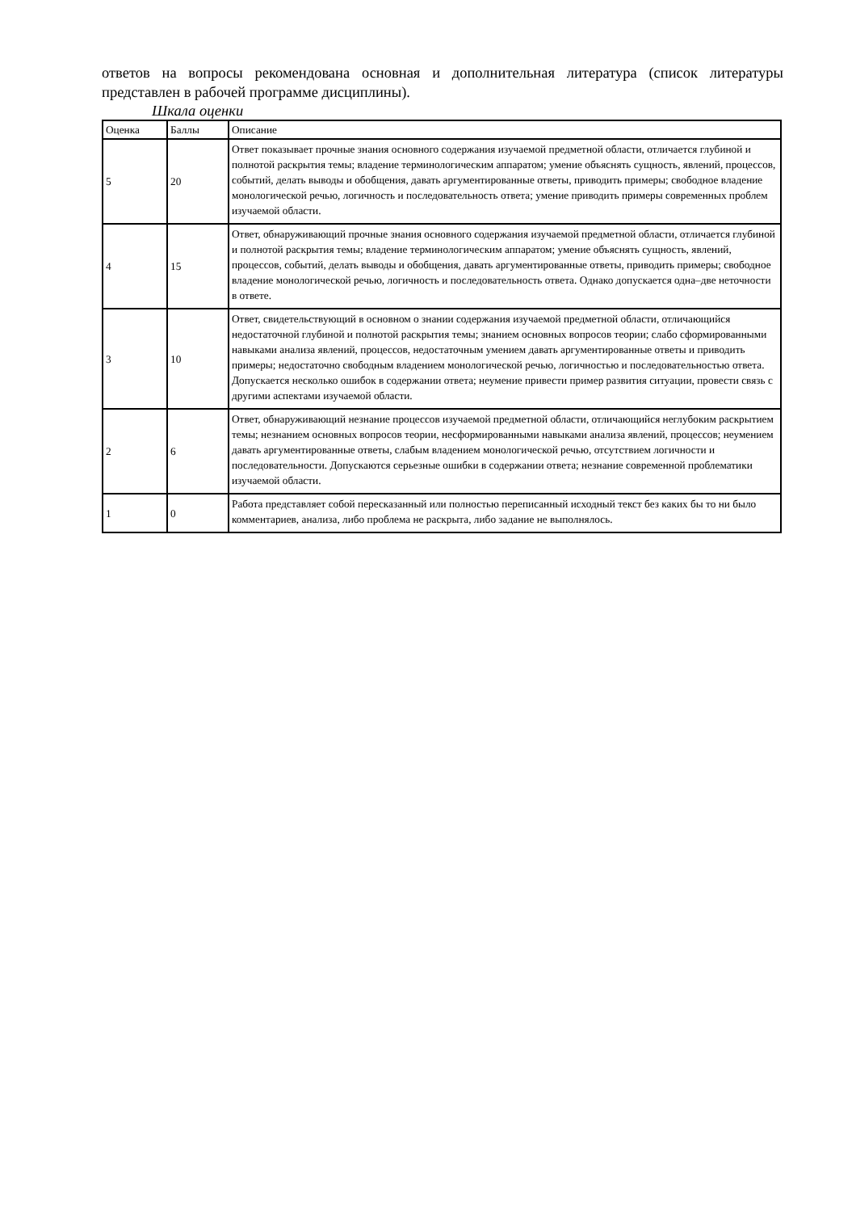ответов на вопросы рекомендована основная и дополнительная литература (список литературы представлен в рабочей программе дисциплины).
Шкала оценки
| Оценка | Баллы | Описание |
| --- | --- | --- |
| 5 | 20 | Ответ показывает прочные знания основного содержания изучаемой предметной области, отличается глубиной и полнотой раскрытия темы; владение терминологическим аппаратом; умение объяснять сущность, явлений, процессов, событий, делать выводы и обобщения, давать аргументированные ответы, приводить примеры; свободное владение монологической речью, логичность и последовательность ответа; умение приводить примеры современных проблем изучаемой области. |
| 4 | 15 | Ответ, обнаруживающий прочные знания основного содержания изучаемой предметной области, отличается глубиной и полнотой раскрытия темы; владение терминологическим аппаратом; умение объяснять сущность, явлений, процессов, событий, делать выводы и обобщения, давать аргументированные ответы, приводить примеры; свободное владение монологической речью, логичность и последовательность ответа. Однако допускается одна–две неточности в ответе. |
| 3 | 10 | Ответ, свидетельствующий в основном о знании содержания изучаемой предметной области, отличающийся недостаточной глубиной и полнотой раскрытия темы; знанием основных вопросов теории; слабо сформированными навыками анализа явлений, процессов, недостаточным умением давать аргументированные ответы и приводить примеры; недостаточно свободным владением монологической речью, логичностью и последовательностью ответа. Допускается несколько ошибок в содержании ответа; неумение привести пример развития ситуации, провести связь с другими аспектами изучаемой области. |
| 2 | 6 | Ответ, обнаруживающий незнание процессов изучаемой предметной области, отличающийся неглубоким раскрытием темы; незнанием основных вопросов теории, несформированными навыками анализа явлений, процессов; неумением давать аргументированные ответы, слабым владением монологической речью, отсутствием логичности и последовательности. Допускаются серьезные ошибки в содержании ответа; незнание современной проблематики изучаемой области. |
| 1 | 0 | Работа представляет собой пересказанный или полностью переписанный исходный текст без каких бы то ни было комментариев, анализа, либо проблема не раскрыта, либо задание не выполнялось. |